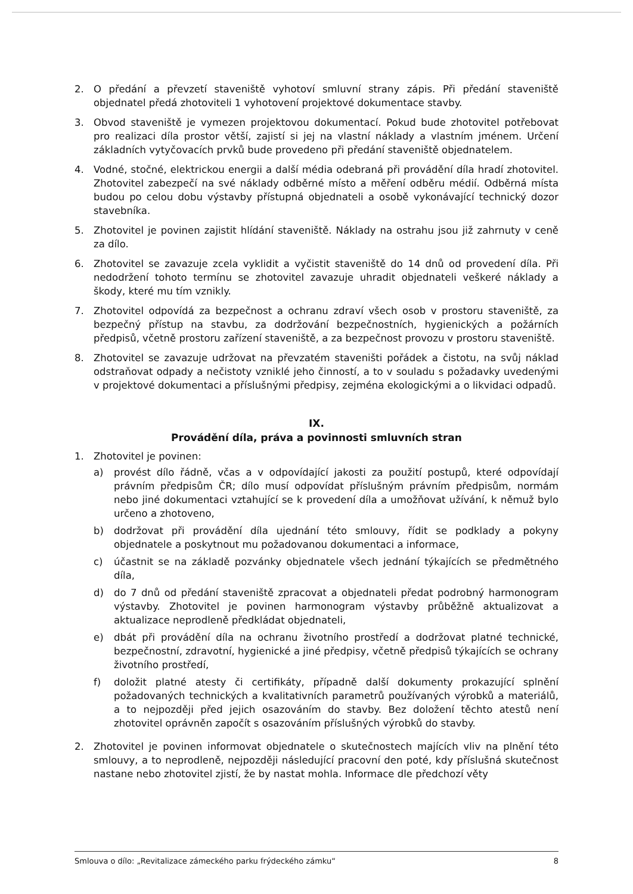2. O předání a převzetí staveniště vyhotoví smluvní strany zápis. Při předání staveniště objednatel předá zhotoviteli 1 vyhotovení projektové dokumentace stavby.
3. Obvod staveniště je vymezen projektovou dokumentací. Pokud bude zhotovitel potřebovat pro realizaci díla prostor větší, zajistí si jej na vlastní náklady a vlastním jménem. Určení základních vytyčovacích prvků bude provedeno při předání staveniště objednatelem.
4. Vodné, stočné, elektrickou energii a další média odebraná při provádění díla hradí zhotovitel. Zhotovitel zabezpečí na své náklady odběrné místo a měření odběru médií. Odběrná místa budou po celou dobu výstavby přístupná objednateli a osobě vykonávající technický dozor stavebníka.
5. Zhotovitel je povinen zajistit hlídání staveniště. Náklady na ostrahu jsou již zahrnuty v ceně za dílo.
6. Zhotovitel se zavazuje zcela vyklidit a vyčistit staveniště do 14 dnů od provedení díla. Při nedodržení tohoto termínu se zhotovitel zavazuje uhradit objednateli veškeré náklady a škody, které mu tím vznikly.
7. Zhotovitel odpovídá za bezpečnost a ochranu zdraví všech osob v prostoru staveniště, za bezpečný přístup na stavbu, za dodržování bezpečnostních, hygienických a požárních předpisů, včetně prostoru zařízení staveniště, a za bezpečnost provozu v prostoru staveniště.
8. Zhotovitel se zavazuje udržovat na převzatém staveništi pořádek a čistotu, na svůj náklad odstraňovat odpady a nečistoty vzniklé jeho činností, a to v souladu s požadavky uvedenými v projektové dokumentaci a příslušnými předpisy, zejména ekologickými a o likvidaci odpadů.
IX.
Provádění díla, práva a povinnosti smluvních stran
1. Zhotovitel je povinen:
a) provést dílo řádně, včas a v odpovídající jakosti za použití postupů, které odpovídají právním předpisům ČR; dílo musí odpovídat příslušným právním předpisům, normám nebo jiné dokumentaci vztahující se k provedení díla a umožňovat užívání, k němuž bylo určeno a zhotoveno,
b) dodržovat při provádění díla ujednání této smlouvy, řídit se podklady a pokyny objednatele a poskytnout mu požadovanou dokumentaci a informace,
c) účastnit se na základě pozvánky objednatele všech jednání týkajících se předmětného díla,
d) do 7 dnů od předání staveniště zpracovat a objednateli předat podrobný harmonogram výstavby. Zhotovitel je povinen harmonogram výstavby průběžně aktualizovat a aktualizace neprodleně předkládat objednateli,
e) dbát při provádění díla na ochranu životního prostředí a dodržovat platné technické, bezpečnostní, zdravotní, hygienické a jiné předpisy, včetně předpisů týkajících se ochrany životního prostředí,
f) doložit platné atesty či certifikáty, případně další dokumenty prokazující splnění požadovaných technických a kvalitativních parametrů používaných výrobků a materiálů, a to nejpozději před jejich osazováním do stavby. Bez doložení těchto atestů není zhotovitel oprávněn započít s osazováním příslušných výrobků do stavby.
2. Zhotovitel je povinen informovat objednatele o skutečnostech majících vliv na plnění této smlouvy, a to neprodleně, nejpozději následující pracovní den poté, kdy příslušná skutečnost nastane nebo zhotovitel zjistí, že by nastat mohla. Informace dle předchozí věty
Smlouva o dílo: „Revitalizace zámeckého parku frýdeckého zámku“8